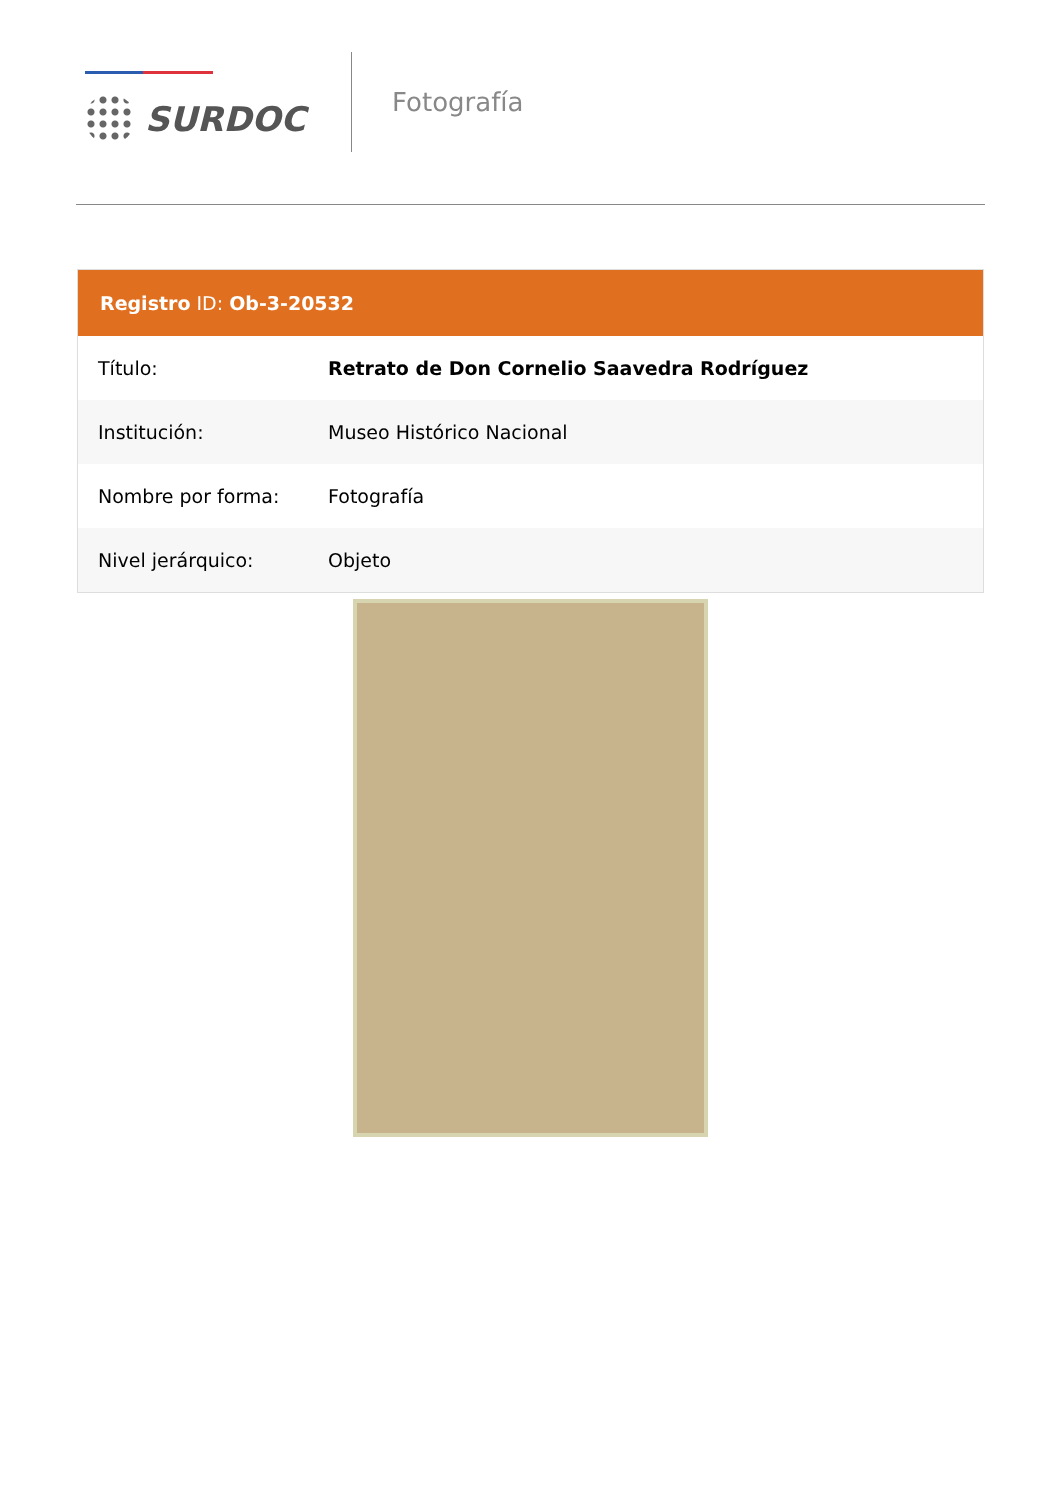SURDOC
Fotografía
Registro ID: Ob-3-20532
| Título: | Retrato de Don Cornelio Saavedra Rodríguez |
| Institución: | Museo Histórico Nacional |
| Nombre por forma: | Fotografía |
| Nivel jerárquico: | Objeto |